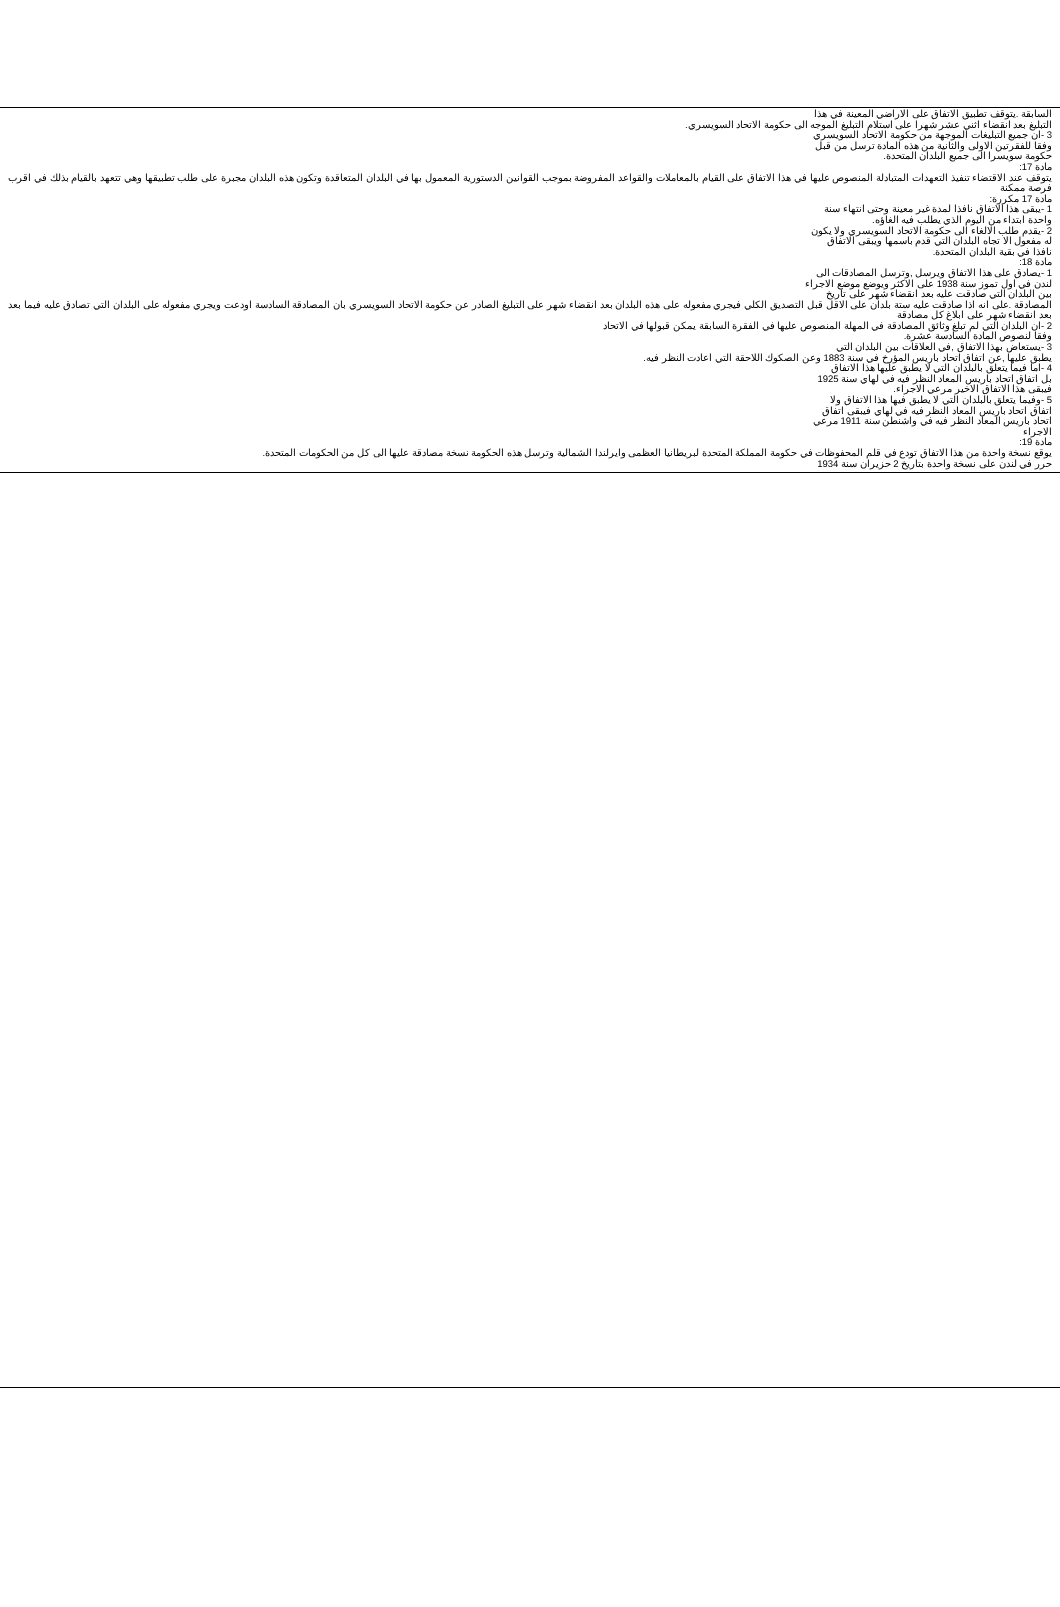السابقة .يتوقف تطبيق الاتفاق على الاراضي المعينة في هذا
التبليغ بعد انقضاء اثني عشر شهرا على استلام التبليغ الموجه الى حكومة الاتحاد السويسري.
3 -ان جميع التبليغات الموجهة من حكومة الاتحاد السويسري
وفقا للفقرتين الاولى والثانية من هذه المادة ترسل من قبل
حكومة سويسرا الى جميع البلدان المتحدة.
مادة 17:
يتوقف عند الاقتضاء تنفيذ التعهدات المتبادلة المنصوص عليها في هذا الاتفاق على القيام بالمعاملات والقواعد المفروضة بموجب القوانين الدستورية المعمول بها في البلدان المتعاقدة وتكون هذه البلدان مجبرة على طلب تطبيقها وهي تتعهد بالقيام بذلك في اقرب فرصة ممكنة
مادة 17 مكررة:
1 -يبقى هذا الاتفاق نافذا لمدة غير معينة وحتى انتهاء سنة
واحدة ابتداء من اليوم الذي يطلب فيه الغاؤه.
2 -يقدم طلب الالغاء الى حكومة الاتحاد السويسري ولا يكون
له مفعول الا تجاه البلدان التي قدم باسمها ويبقى الاتفاق
نافذا في بقية البلدان المتحدة.
مادة 18:
1 -يصادق على هذا الاتفاق ويرسل ,وترسل المصادقات الى
لندن في اول تموز سنة 1938 على الاكثر ويوضع موضع الاجراء
بين البلدان التي صادقت عليه بعد انقضاء شهر على تاريخ
المصادقة .على انه اذا صادقت عليه ستة بلدان على الاقل قبل التصديق الكلي فيجري مفعوله على هذه البلدان بعد انقضاء شهر على التبليغ الصادر عن حكومة الاتحاد السويسري بان المصادقة السادسة اودعت ويجري مفعوله على البلدان التي تصادق عليه فيما بعد بعد انقضاء شهر على ابلاغ كل مصادقة
2 -ان البلدان التي لم تبلغ وثائق المصادقة في المهلة المنصوص عليها في الفقرة السابقة يمكن قبولها في الاتحاد
وفقا لنصوص المادة السادسة عشرة.
3 -يستعاض بهذا الاتفاق ,في العلاقات بين البلدان التي
يطبق عليها ,عن اتفاق اتحاد باريس المؤرخ في سنة 1883 وعن الصكوك اللاحقة التي اعادت النظر فيه.
4 -اما فيما يتعلق بالبلدان التي لا يطبق عليها هذا الاتفاق
بل اتفاق اتحاد باريس المعاد النظر فيه في لهاي سنة 1925
فيبقى هذا الاتفاق الاخير مرعي الاجراء.
5 -وفيما يتعلق بالبلدان التي لا يطبق فيها هذا الاتفاق ولا
اتفاق اتحاد باريس المعاد النظر فيه في لهاي فيبقى اتفاق
اتحاد باريس المعاد النظر فيه في واشنطن سنة 1911 مرعي
الاجراء
مادة 19:
يوقع نسخة واحدة من هذا الاتفاق تودع في قلم المحفوظات في حكومة المملكة المتحدة لبريطانيا العظمى وايرلندا الشمالية وترسل هذه الحكومة نسخة مصادقة عليها الى كل من الحكومات المتحدة.
حرر في لندن على نسخة واحدة بتاريخ 2 حزيران سنة 1934